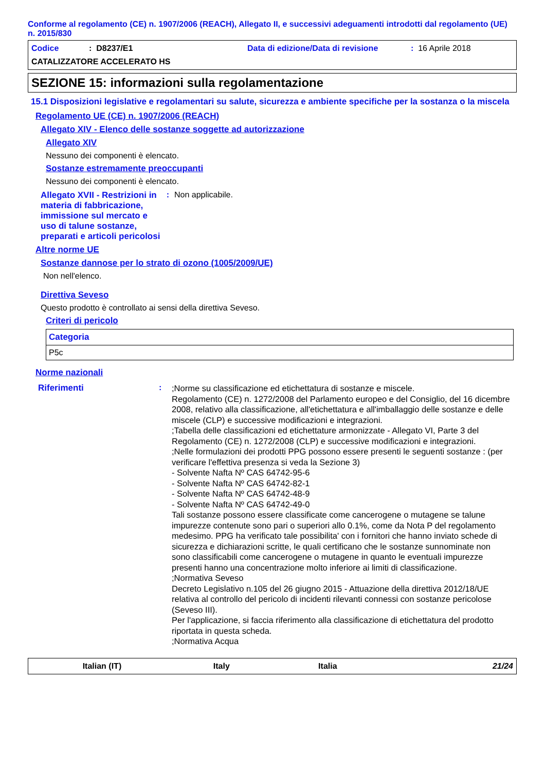Conforme al regolamento (CE) n. 1907/2006 (REACH), Allegato II, e successivi adeguamenti introdotti dal regolamento (UE) n. 2015/830
Codice: D8237/E1 Data di edizione/Data di revisione: 16 Aprile 2018
CATALIZZATORE ACCELERATO HS
SEZIONE 15: informazioni sulla regolamentazione
15.1 Disposizioni legislative e regolamentari su salute, sicurezza e ambiente specifiche per la sostanza o la miscela
Regolamento UE (CE) n. 1907/2006 (REACH)
Allegato XIV - Elenco delle sostanze soggette ad autorizzazione
Allegato XIV
Nessuno dei componenti è elencato.
Sostanze estremamente preoccupanti
Nessuno dei componenti è elencato.
Allegato XVII - Restrizioni in materia di fabbricazione, immissione sul mercato e uso di talune sostanze, preparati e articoli pericolosi
: Non applicabile.
Altre norme UE
Sostanze dannose per lo strato di ozono (1005/2009/UE)
Non nell'elenco.
Direttiva Seveso
Questo prodotto è controllato ai sensi della direttiva Seveso.
Criteri di pericolo
| Categoria |
| --- |
| P5c |
Norme nazionali
Riferimenti :
;Norme su classificazione ed etichettatura di sostanze e miscele.
Regolamento (CE) n. 1272/2008 del Parlamento europeo e del Consiglio, del 16 dicembre 2008, relativo alla classificazione, all'etichettatura e all'imballaggio delle sostanze e delle miscele (CLP) e successive modificazioni e integrazioni.
;Tabella delle classificazioni ed etichettature armonizzate - Allegato VI, Parte 3 del Regolamento (CE) n. 1272/2008 (CLP) e successive modificazioni e integrazioni.
;Nelle formulazioni dei prodotti PPG possono essere presenti le seguenti sostanze : (per verificare l'effettiva presenza si veda la Sezione 3)
- Solvente Nafta Nº CAS 64742-95-6
- Solvente Nafta Nº CAS 64742-82-1
- Solvente Nafta Nº CAS 64742-48-9
- Solvente Nafta Nº CAS 64742-49-0
Tali sostanze possono essere classificate come cancerogene o mutagene se talune impurezze contenute sono pari o superiori allo 0.1%, come da Nota P del regolamento medesimo. PPG ha verificato tale possibilita' con i fornitori che hanno inviato schede di sicurezza e dichiarazioni scritte, le quali certificano che le sostanze sunnominate non sono classificabili come cancerogene o mutagene in quanto le eventuali impurezze presenti hanno una concentrazione molto inferiore ai limiti di classificazione.
;Normativa Seveso
Decreto Legislativo n.105 del 26 giugno 2015 - Attuazione della direttiva 2012/18/UE relativa al controllo del pericolo di incidenti rilevanti connessi con sostanze pericolose (Seveso III).
Per l'applicazione, si faccia riferimento alla classificazione di etichettatura del prodotto riportata in questa scheda.
;Normativa Acqua
Italian (IT) Italy Italia 21/24